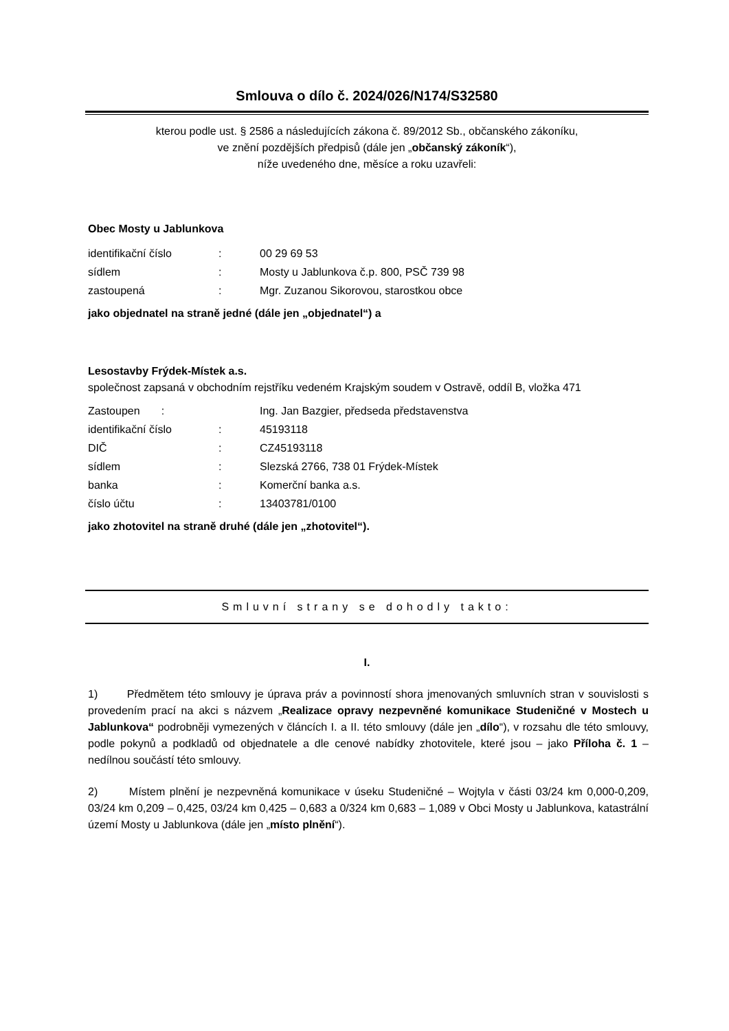Smlouva o dílo č. 2024/026/N174/S32580
kterou podle ust. § 2586 a následujících zákona č. 89/2012 Sb., občanského zákoníku,
ve znění pozdějších předpisů (dále jen „občanský zákoník“),
níže uvedeného dne, měsíce a roku uzavřeli:
Obec Mosty u Jablunkova
identifikační číslo: 00 29 69 53
sídlem: Mosty u Jablunkova č.p. 800, PSČ 739 98
zastoupená: Mgr. Zuzanou Sikorovou, starostkou obce
jako objednatel na straně jedné (dále jen „objednatel“) a
Lesostavby Frýdek-Místek a.s.
společnost zapsaná v obchodním rejstříku vedeném Krajským soudem v Ostravě, oddíl B, vložka 471
Zastoupen : Ing. Jan Bazgier, předseda představenstva
identifikační číslo: 45193118
DIČ: CZ45193118
sídlem: Slezská 2766, 738 01 Frýdek-Místek
banka: Komerční banka a.s.
číslo účtu: 13403781/0100
jako zhotovitel na straně druhé (dále jen „zhotovitel“).
Smluvní strany se dohodly takto:
I.
1) Předmětem této smlouvy je úprava práv a povinností shora jmenovaných smluvních stran v souvislosti s provedením prací na akci s názvem „Realizace opravy nezpevněné komunikace Studeničné v Mostech u Jablunkova“ podrobněji vymezených v článcích I. a II. této smlouvy (dále jen „dílo“), v rozsahu dle této smlouvy, podle pokynů a podkladů od objednatele a dle cenové nabídky zhotovitele, které jsou – jako Příloha č. 1 – nedílnou součástí této smlouvy.
2) Místem plnění je nezpevněná komunikace v úseku Studeničné – Wojtyla v části 03/24 km 0,000-0,209, 03/24 km 0,209 – 0,425, 03/24 km 0,425 – 0,683 a 0/324 km 0,683 – 1,089 v Obci Mosty u Jablunkova, katastrální území Mosty u Jablunkova (dále jen „místo plnění“).